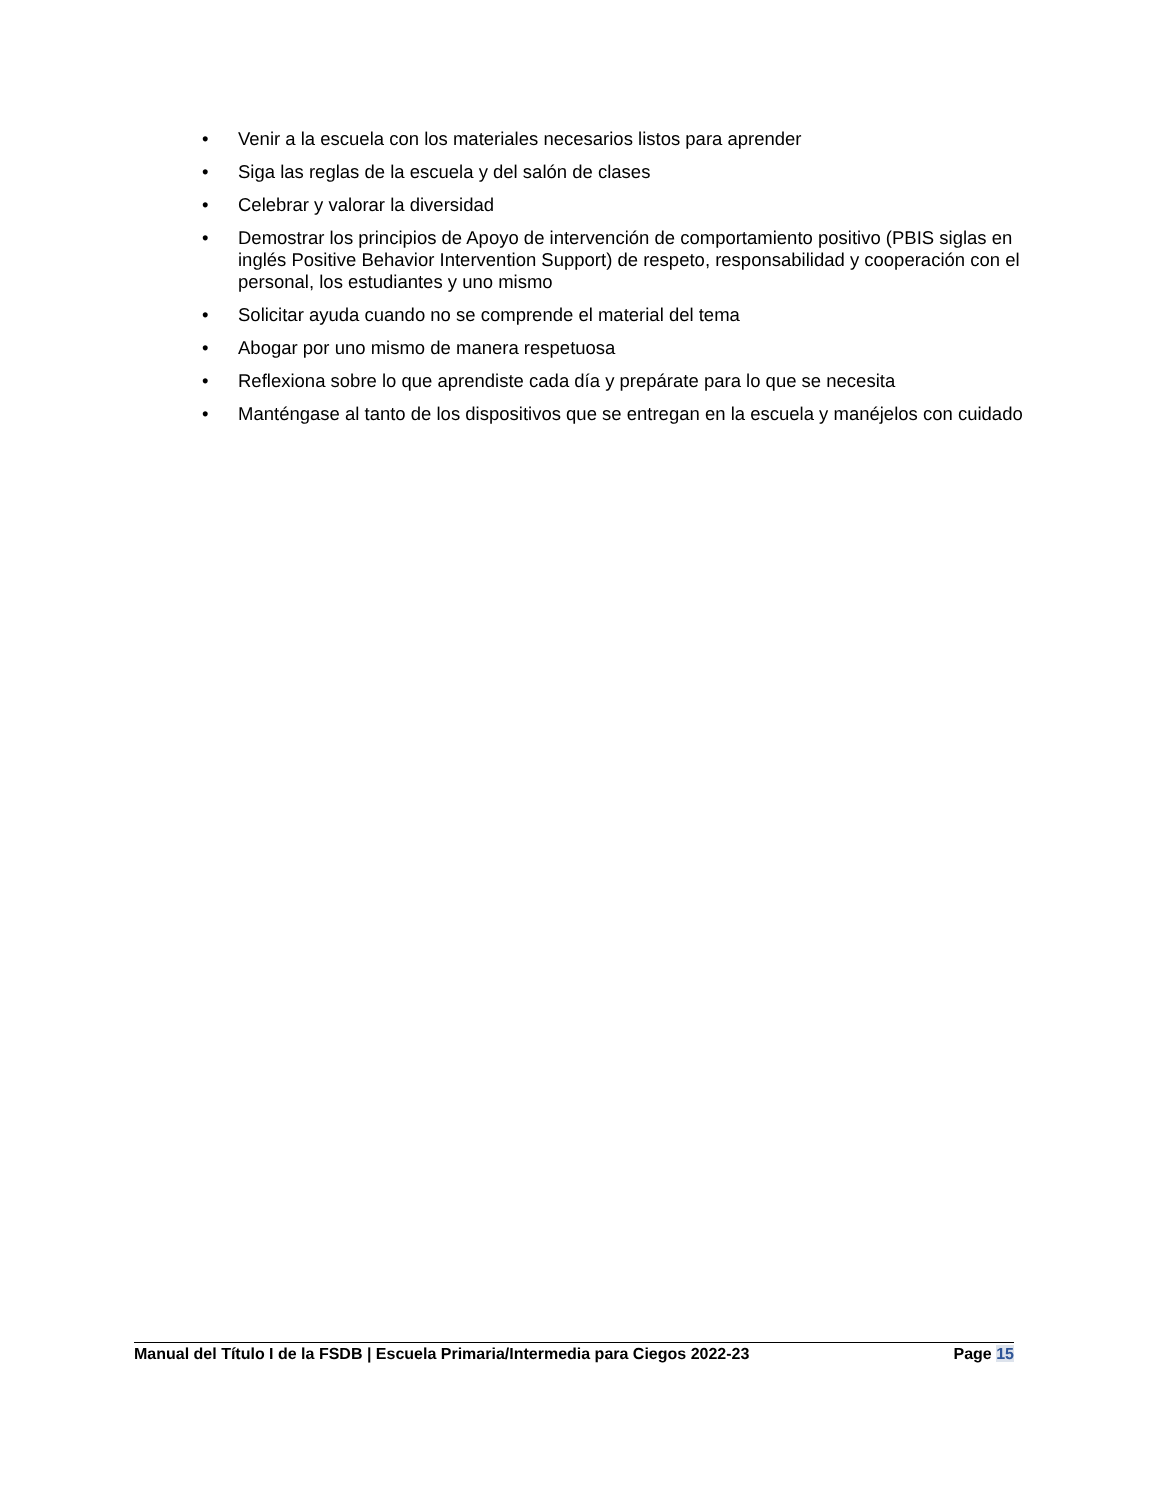• Venir a la escuela con los materiales necesarios listos para aprender
• Siga las reglas de la escuela y del salón de clases
• Celebrar y valorar la diversidad
• Demostrar los principios de Apoyo de intervención de comportamiento positivo (PBIS siglas en inglés Positive Behavior Intervention Support) de respeto, responsabilidad y cooperación con el personal, los estudiantes y uno mismo
• Solicitar ayuda cuando no se comprende el material del tema
• Abogar por uno mismo de manera respetuosa
• Reflexiona sobre lo que aprendiste cada día y prepárate para lo que se necesita
• Manténgase al tanto de los dispositivos que se entregan en la escuela y manéjelos con cuidado
Manual del Título I de la FSDB | Escuela Primaria/Intermedia para Ciegos 2022-23 Page 15